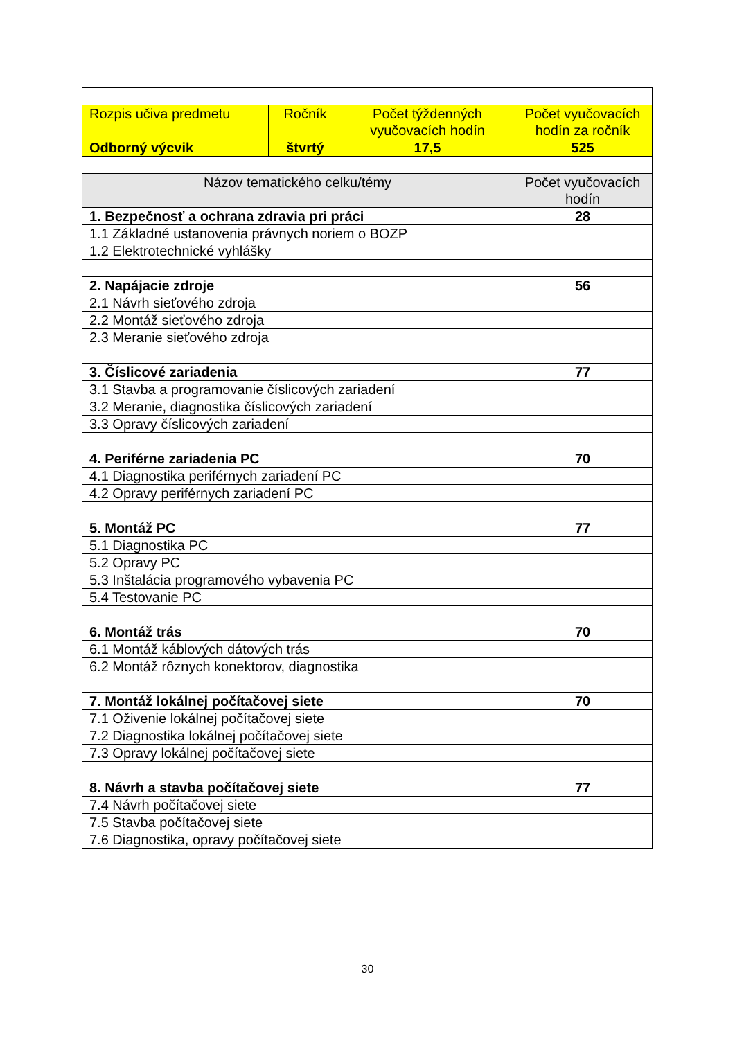| Rozpis učiva predmetu | Ročník | Počet týždenných vyučovacích hodín | Počet vyučovacích hodín za ročník |
| Odborný výcvik | štvrtý | 17,5 | 525 |
| Názov tematického celku/témy | | | Počet vyučovacích hodín |
| 1. Bezpečnosť a ochrana zdravia pri práci | | | 28 |
| 1.1 Základné ustanovenia právnych noriem o BOZP | | | |
| 1.2 Elektrotechnické vyhlášky | | | |
| 2. Napájacie zdroje | | | 56 |
| 2.1 Návrh sieťového zdroja | | | |
| 2.2 Montáž sieťového zdroja | | | |
| 2.3 Meranie sieťového zdroja | | | |
| 3. Číslicové zariadenia | | | 77 |
| 3.1 Stavba a programovanie číslicových zariadení | | | |
| 3.2 Meranie, diagnostika číslicových zariadení | | | |
| 3.3 Opravy číslicových zariadení | | | |
| 4. Periférne zariadenia PC | | | 70 |
| 4.1 Diagnostika periférnych zariadení PC | | | |
| 4.2 Opravy periférnych zariadení PC | | | |
| 5. Montáž PC | | | 77 |
| 5.1 Diagnostika PC | | | |
| 5.2 Opravy PC | | | |
| 5.3 Inštalácia programového vybavenia PC | | | |
| 5.4 Testovanie PC | | | |
| 6. Montáž trás | | | 70 |
| 6.1 Montáž káblových dátových trás | | | |
| 6.2 Montáž rôznych konektorov, diagnostika | | | |
| 7. Montáž lokálnej počítačovej siete | | | 70 |
| 7.1 Oživenie lokálnej počítačovej siete | | | |
| 7.2 Diagnostika lokálnej počítačovej siete | | | |
| 7.3 Opravy lokálnej počítačovej siete | | | |
| 8. Návrh a stavba počítačovej siete | | | 77 |
| 7.4 Návrh počítačovej siete | | | |
| 7.5 Stavba počítačovej siete | | | |
| 7.6 Diagnostika, opravy počítačovej siete | | | |
30